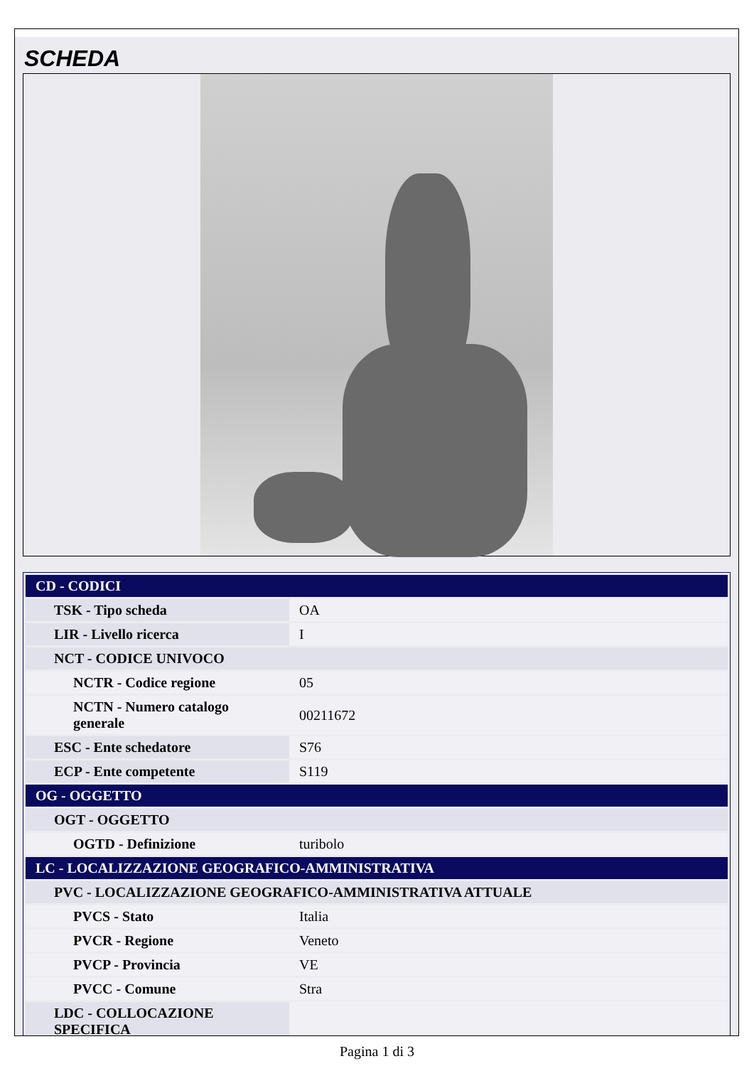SCHEDA
| CD - CODICI | |
| TSK - Tipo scheda | OA |
| LIR - Livello ricerca | I |
| NCT - CODICE UNIVOCO | |
| NCTR - Codice regione | 05 |
| NCTN - Numero catalogo generale | 00211672 |
| ESC - Ente schedatore | S76 |
| ECP - Ente competente | S119 |
| OG - OGGETTO | |
| OGT - OGGETTO | |
| OGTD - Definizione | turibolo |
| LC - LOCALIZZAZIONE GEOGRAFICO-AMMINISTRATIVA | |
| PVC - LOCALIZZAZIONE GEOGRAFICO-AMMINISTRATIVA ATTUALE | |
| PVCS - Stato | Italia |
| PVCR - Regione | Veneto |
| PVCP - Provincia | VE |
| PVCC - Comune | Stra |
| LDC - COLLOCAZIONE SPECIFICA | |
Pagina 1 di 3